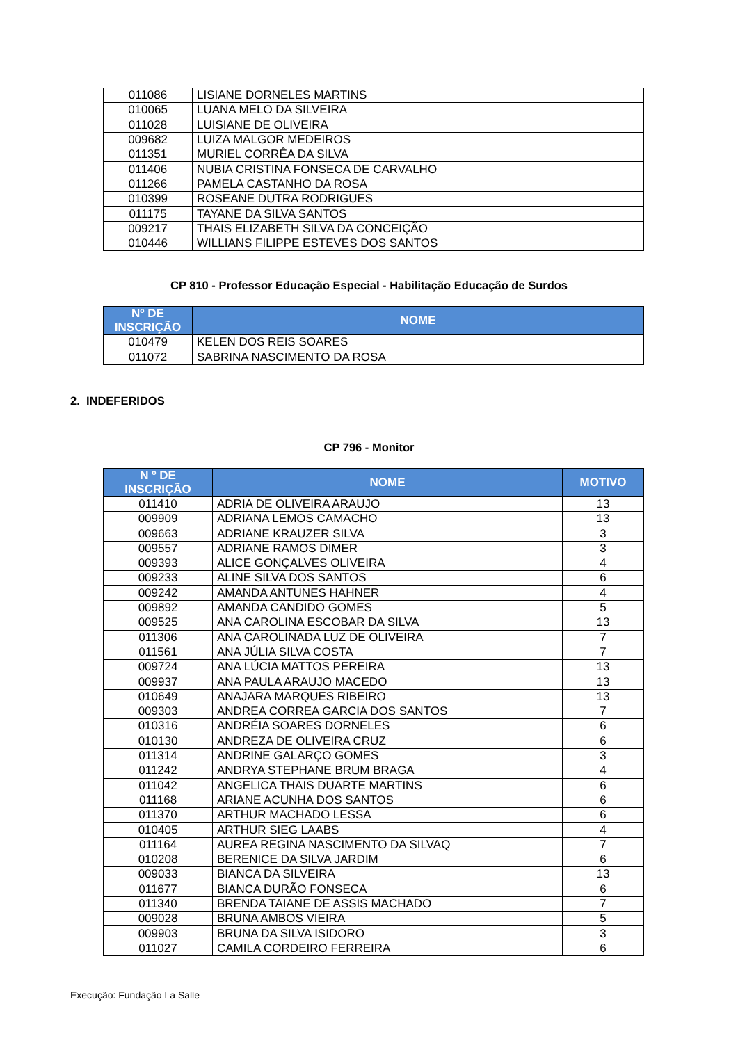| 011086 | LISIANE DORNELES MARTINS |
| 010065 | LUANA MELO DA SILVEIRA |
| 011028 | LUISIANE DE OLIVEIRA |
| 009682 | LUIZA MALGOR MEDEIROS |
| 011351 | MURIEL CORRÊA DA SILVA |
| 011406 | NUBIA CRISTINA FONSECA DE CARVALHO |
| 011266 | PAMELA CASTANHO DA ROSA |
| 010399 | ROSEANE DUTRA RODRIGUES |
| 011175 | TAYANE DA SILVA SANTOS |
| 009217 | THAIS ELIZABETH SILVA DA CONCEIÇÃO |
| 010446 | WILLIANS FILIPPE ESTEVES DOS SANTOS |
CP 810 - Professor Educação Especial - Habilitação Educação de Surdos
| Nº DE INSCRIÇÃO | NOME |
| --- | --- |
| 010479 | KELEN DOS REIS SOARES |
| 011072 | SABRINA NASCIMENTO DA ROSA |
2. INDEFERIDOS
CP 796 - Monitor
| N º DE INSCRIÇÃO | NOME | MOTIVO |
| --- | --- | --- |
| 011410 | ADRIA DE OLIVEIRA ARAUJO | 13 |
| 009909 | ADRIANA LEMOS CAMACHO | 13 |
| 009663 | ADRIANE KRAUZER SILVA | 3 |
| 009557 | ADRIANE RAMOS DIMER | 3 |
| 009393 | ALICE GONÇALVES OLIVEIRA | 4 |
| 009233 | ALINE SILVA DOS SANTOS | 6 |
| 009242 | AMANDA ANTUNES HAHNER | 4 |
| 009892 | AMANDA CANDIDO GOMES | 5 |
| 009525 | ANA CAROLINA ESCOBAR DA SILVA | 13 |
| 011306 | ANA CAROLINADA LUZ DE OLIVEIRA | 7 |
| 011561 | ANA JÚLIA SILVA COSTA | 7 |
| 009724 | ANA LÚCIA MATTOS PEREIRA | 13 |
| 009937 | ANA PAULA ARAUJO MACEDO | 13 |
| 010649 | ANAJARA MARQUES RIBEIRO | 13 |
| 009303 | ANDREA CORREA GARCIA DOS SANTOS | 7 |
| 010316 | ANDRÉIA SOARES DORNELES | 6 |
| 010130 | ANDREZA DE OLIVEIRA CRUZ | 6 |
| 011314 | ANDRINE GALARÇO GOMES | 3 |
| 011242 | ANDRYA STEPHANE BRUM BRAGA | 4 |
| 011042 | ANGELICA THAIS DUARTE MARTINS | 6 |
| 011168 | ARIANE ACUNHA DOS SANTOS | 6 |
| 011370 | ARTHUR MACHADO LESSA | 6 |
| 010405 | ARTHUR SIEG LAABS | 4 |
| 011164 | AUREA REGINA NASCIMENTO DA SILVAQ | 7 |
| 010208 | BERENICE DA SILVA JARDIM | 6 |
| 009033 | BIANCA DA SILVEIRA | 13 |
| 011677 | BIANCA DURÃO FONSECA | 6 |
| 011340 | BRENDA TAIANE DE ASSIS MACHADO | 7 |
| 009028 | BRUNA AMBOS VIEIRA | 5 |
| 009903 | BRUNA DA SILVA ISIDORO | 3 |
| 011027 | CAMILA CORDEIRO FERREIRA | 6 |
Execução: Fundação La Salle